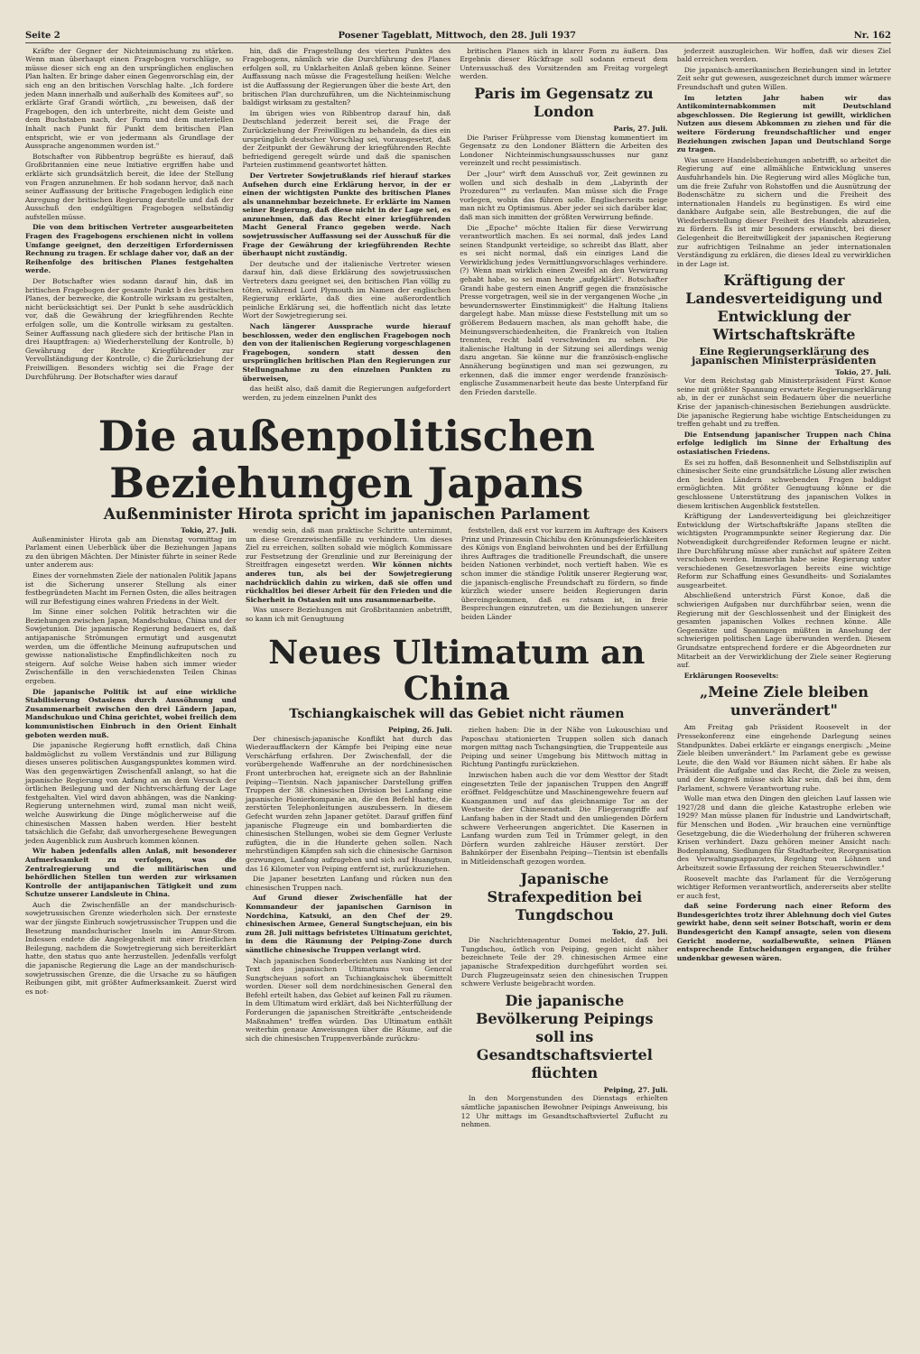Seite 2 Posener Tageblatt, Mittwoch, den 28. Juli 1937 Nr. 162
Kräfte der Gegner der Nichteinmischung zu stärken. Wenn man überhaupt einen Fragebogen vorschlüge, so müsse dieser sich eng an den ursprünglichen englischen Plan halten. Er bringe daher einen Gegenvorschlag ein, der sich eng an den britischen Vorschlag halte. „Ich fordere jeden Mann innerhalb und außerhalb des Komitees auf", so erklärte Graf Grandi wörtlich, „zu beweisen, daß der Fragebogen, den ich unterbreite, nicht dem Geiste und dem Buchstaben nach, der Form und dem materiellen Inhalt nach Punkt für Punkt dem britischen Plan entspricht, wie er von jedermann als Grundlage der Aussprache angenommen worden ist."
Botschafter von Ribbentrop begrüßte es hierauf, daß Großbritannien eine neue Initiative ergriffen habe und erklärte sich grundsätzlich bereit, die Idee der Stellung von Fragen anzunehmen. Er hob sodann hervor, daß nach seiner Auffassung der britische Fragebogen lediglich eine Anregung der britischen Regierung darstelle und daß der Ausschuß den endgültigen Fragebogen selbständig aufstellen müsse.
Die von dem britischen Vertreter ausgearbeiteten Fragen des Fragebogens erschienen nicht in vollem Umfange geeignet, den derzeitigen Erfordernissen Rechnung zu tragen. Er schlage daher vor, daß an der Reihenfolge des britischen Planes festgehalten werde.
Der Botschafter wies sodann darauf hin, daß im britischen Fragebogen der gesamte Punkt b des britischen Planes, der bezwecke, die Kontrolle wirksam zu gestalten, nicht berücksichtigt sei. Der Punkt b sehe ausdrücklich vor, daß die Gewährung der kriegführenden Rechte erfolgen solle, um die Kontrolle wirksam zu gestalten. Seiner Auffassung nach gliedere sich der britische Plan in drei Hauptfragen: a) Wiederherstellung der Kontrolle, b) Gewährung der Rechte Kriegführender zur Vervollständigung der Kontrolle, c) die Zurückziehung der Freiwilligen. Besonders wichtig sei die Frage der Durchführung. Der Botschafter wies darauf
hin, daß die Fragestellung des vierten Punktes des Fragebogens, nämlich wie die Durchführung des Planes erfolgen soll, zu Unklarheiten Anlaß geben könne. Seiner Auffassung nach müsse die Fragestellung heißen: Welche ist die Auffassung der Regierungen über die beste Art, den britischen Plan durchzuführen, um die Nichteinmischung baldigst wirksam zu gestalten?
Im übrigen wies von Ribbentrop darauf hin, daß Deutschland jederzeit bereit sei, die Frage der Zurückziehung der Freiwilligen zu behandeln, da dies ein ursprünglich deutscher Vorschlag sei, vorausgesetzt, daß der Zeitpunkt der Gewährung der kriegführenden Rechte befriedigend geregelt würde und daß die spanischen Parteien zustimmend geantwortet hätten.
Der Vertreter Sowjetrußlands rief hierauf starkes Aufsehen durch eine Erklärung hervor, in der er einen der wichtigsten Punkte des britischen Planes als unannehmbar bezeichnete. Er erklärte im Namen seiner Regierung, daß diese nicht in der Lage sei, es anzunehmen, daß das Recht einer kriegführenden Macht General Franco gegeben werde. Nach sowjetrussischer Auffassung sei der Ausschuß für die Frage der Gewährung der kriegführenden Rechte überhaupt nicht zuständig.
Der deutsche und der italienische Vertreter wiesen darauf hin, daß diese Erklärung des sowjetrussischen Vertreters dazu geeignet sei, den britischen Plan völlig zu töten, während Lord Plymouth im Namen der englischen Regierung erklärte, daß dies eine außerordentlich peinliche Erklärung sei, die hoffentlich nicht das letzte Wort der Sowjetregierung sei.
Nach längerer Aussprache wurde hierauf beschlossen, weder den englischen Fragebogen noch den von der italienischen Regierung vorgeschlagenen Fragebogen, sondern statt dessen den ursprünglichen britischen Plan den Regierungen zur Stellungnahme zu den einzelnen Punkten zu überweisen,
das heißt also, daß damit die Regierungen aufgefordert werden, zu jedem einzelnen Punkt des
britischen Planes sich in klarer Form zu äußern. Das Ergebnis dieser Rückfrage soll sodann erneut dem Unterausschuß des Vorsitzenden am Freitag vorgelegt werden.
Paris im Gegensatz zu London
Paris, 27. Juli.
Die Pariser Frühpresse vom Dienstag kommentiert im Gegensatz zu den Londoner Blättern die Arbeiten des Londoner Nichteinmischungsausschusses nur ganz vereinzelt und recht pessimistisch.
Der „Jour" wirft dem Ausschuß vor, Zeit gewinnen zu wollen und sich deshalb in dem „Labyrinth der Prozeduren"" zu verlaufen. Man müsse sich die Frage vorlegen, wohin das führen solle. Englischerseits neige man nicht zu Optimismus. Aber jeder sei sich darüber klar, daß man sich inmitten der größten Verwirrung befinde.
Die „Epoche" möchte Italien für diese Verwirrung verantwortlich machen. Es sei normal, daß jedes Land seinen Standpunkt verteidige, so schreibt das Blatt, aber es sei nicht normal, daß ein einziges Land die Verwirklichung jedes Vermittlungsvorschlages verhindere. (?) Wenn man wirklich einen Zweifel an den Verwirrung gehabt habe, so sei man heute „aufgeklärt". Botschafter Grandi habe gestern einen Angriff gegen die französische Presse vorgetragen, weil sie in der vergangenen Woche „in bewundernswerter Einstimmigkeit" die Haltung Italiens dargelegt habe. Man müsse diese Feststellung mit um so größerem Bedauern machen, als man gehofft habe, die Meinungsverschiedenheiten, die Frankreich von Italien trennten, recht bald verschwinden zu sehen. Die italienische Haltung in der Sitzung sei allerdings wenig dazu angetan. Sie könne nur die französisch-englische Annäherung begünstigen und man sei gezwungen, zu erkennen, daß die immer enger werdende französisch-englische Zusammenarbeit heute das beste Unterpfand für den Frieden darstelle.
Die außenpolitischen Beziehungen Japans
Außenminister Hirota spricht im japanischen Parlament
Tokio, 27. Juli.
Außenminister Hirota gab am Dienstag vormittag im Parlament einen Ueberblick über die Beziehungen Japans zu den übrigen Mächten. Der Minister führte in seiner Rede unter anderem aus:
Eines der vornehmsten Ziele der nationalen Politik Japans ist die Sicherung unserer Stellung als einer festbegründeten Macht im Fernen Osten, die alles beitragen will zur Befestigung eines wahren Friedens in der Welt.
Im Sinne einer solchen Politik betrachten wir die Beziehungen zwischen Japan, Mandschukuo, China und der Sowjetunion. Die japanische Regierung bedauert es, daß antijapanische Strömungen ermutigt und ausgenutzt werden, um die öffentliche Meinung aufzuputschen und gewisse nationalistische Empfindlichkeiten noch zu steigern. Auf solche Weise haben sich immer wieder Zwischenfälle in den verschiedensten Teilen Chinas ergeben.
Die japanische Politik ist auf eine wirkliche Stabilisierung Ostasiens durch Aussöhnung und Zusammenarbeit zwischen den drei Ländern Japan, Mandschukuo und China gerichtet, wobei freilich dem kommunistischen Einbruch in den Orient Einhalt geboten werden muß.
Die japanische Regierung hofft ernstlich, daß China baldmöglichst zu vollem Verständnis und zur Billigung dieses unseres politischen Ausgangspunktes kommen wird. Was den gegenwärtigen Zwischenfall anlangt, so hat die japanische Regierung von Anfang an an dem Versuch der örtlichen Beilegung und der Nichtverschärfung der Lage festgehalten. Viel wird davon abhängen, was die Nanking-Regierung unternehmen wird, zumal man nicht weiß, welche Auswirkung die Dinge möglicherweise auf die chinesischen Massen haben werden. Hier besteht tatsächlich die Gefahr, daß unvorhergesehene Bewegungen jeden Augenblick zum Ausbruch kommen können.
Wir haben jedenfalls allen Anlaß, mit besonderer Aufmerksamkeit zu verfolgen, was die Zentralregierung und die militärischen und behördlichen Stellen tun werden zur wirksamen Kontrolle der antijapanischen Tätigkeit und zum Schutze unserer Landsleute in China.
Auch die Zwischenfälle an der mandschurisch-sowjetrussischen Grenze wiederholen sich. Der ernsteste war der jüngste Einbruch sowjetrussischer Truppen und die Besetzung mandschurischer Inseln im Amur-Strom. Indessen endete die Angelegenheit mit einer friedlichen Beilegung, nachdem die Sowjetregierung sich bereiterklärt hatte, den status quo ante herzustellen. Jedenfalls verfolgt die japanische Regierung die Lage an der mandschurisch-sowjetrussischen Grenze, die die Ursache zu so häufigen Reibungen gibt, mit größter Aufmerksamkeit. Zuerst wird es not-
wendig sein, daß man praktische Schritte unternimmt, um diese Grenzzwischenfälle zu verhindern. Um dieses Ziel zu erreichen, sollten sobald wie möglich Kommissare zur Festsetzung der Grenzlinie und zur Bereinigung der Streitfragen eingesetzt werden. Wir können nichts anderes tun, als bei der Sowjetregierung nachdrücklich dahin zu wirken, daß sie offen und rückhaltlos bei dieser Arbeit für den Frieden und die Sicherheit in Ostasien mit uns zusammenarbeite.
Was unsere Beziehungen mit Großbritannien anbetrifft, so kann ich mit Genugtuung
feststellen, daß erst vor kurzem im Auftrage des Kaisers Prinz und Prinzessin Chichibu den Krönungsfeierlichkeiten des Königs von England beiwohnten und bei der Erfüllung ihres Auftrages die traditionelle Freundschaft, die unsere beiden Nationen verbindet, noch vertieft haben. Wie es schon immer die ständige Politik unserer Regierung war, die japanisch-englische Freundschaft zu fördern, so finde kürzlich wieder unsere beiden Regierungen darin übereingekommen, daß es ratsam ist, in freie Besprechungen einzutreten, um die Beziehungen unserer beiden Länder
Neues Ultimatum an China
Tschiangkaischek will das Gebiet nicht räumen
Peiping, 26. Juli.
Der chinesisch-japanische Konflikt hat durch das Wiederaufflackern der Kämpfe bei Peiping eine neue Verschärfung erfahren. Der Zwischenfall, der die vorübergehende Waffenruhe an der nordchinesischen Front unterbrochen hat, ereignete sich an der Bahnlinie Peiping—Tientsin. Nach japanischer Darstellung griffen Truppen der 38. chinesischen Division bei Lanfang eine japanische Pionierkompanie an, die den Befehl hatte, die zerstörten Telephonleitungen auszubessern. In diesem Gefecht wurden zehn Japaner getötet. Darauf griffen fünf japanische Flugzeuge ein und bombardierten die chinesischen Stellungen, wobei sie dem Gegner Verluste zufügten, die in die Hunderte gehen sollen. Nach mehrstündigen Kämpfen sah sich die chinesische Garnison gezwungen, Lanfang aufzugeben und sich auf Huangtsun, das 16 Kilometer von Peiping entfernt ist, zurückzuziehen.
Die Japaner besetzten Lanfang und rücken nun den chinesischen Truppen nach.
Auf Grund dieser Zwischenfälle hat der Kommandeur der japanischen Garnison in Nordchina, Katsuki, an den Chef der 29. chinesischen Armee, General Sungtschejuan, ein bis zum 28. Juli mittags befristetes Ultimatum gerichtet, in dem die Räumung der Peiping-Zone durch sämtliche chinesische Truppen verlangt wird.
Nach japanischen Sonderberichten aus Nanking ist der Text des japanischen Ultimatums von General Sungtschejuan sofort an Tschiangkaischek übermittelt worden. Dieser soll dem nordchinesischen General den Befehl erteilt haben, das Gebiet auf keinen Fall zu räumen. In dem Ultimatum wird erklärt, daß bei Nichterfüllung der Forderungen die japanischen Streitkräfte „entscheidende Maßnahmen" treffen würden. Das Ultimatum enthält weiterhin genaue Anweisungen über die Räume, auf die sich die chinesischen Truppenverbände zurückzu-
ziehen haben: Die in der Nähe von Lukouschiau und Paposchau stationierten Truppen sollen sich danach morgen mittag nach Tschangsingtien, die Truppenteile aus Peiping und seiner Umgebung bis Mittwoch mittag in Richtung Pantingfu zurückziehen.
Inzwischen haben auch die vor dem Westtor der Stadt eingesetzten Teile der japanischen Truppen den Angriff eröffnet. Feldgeschütze und Maschinengewehre feuern auf Kuanganmen und auf das gleichnamige Tor an der Westseite der Chinesenstadt. Die Fliegerangriffe auf Lanfang haben in der Stadt und den umliegenden Dörfern schwere Verheerungen angerichtet. Die Kasernen in Lanfang wurden zum Teil in Trümmer gelegt, in den Dörfern wurden zahlreiche Häuser zerstört. Der Bahnkörper der Eisenbahn Peiping—Tientsin ist ebenfalls in Mitleidenschaft gezogen worden.
Japanische Strafexpedition bei Tungdschou
Tokio, 27. Juli.
Die Nachrichtenagentur Domei meldet, daß bei Tungdschou, östlich von Peiping, gegen nicht näher bezeichnete Teile der 29. chinesischen Armee eine japanische Strafexpedition durchgeführt worden sei. Durch Flugzeugeinsatz seien den chinesischen Truppen schwere Verluste beigebracht worden.
Die japanische Bevölkerung Peipings soll ins Gesandtschaftsviertel flüchten
Peiping, 27. Juli.
In den Morgenstunden des Dienstags erhielten sämtliche japanischen Bewohner Peipings Anweisung, bis 12 Uhr mittags im Gesandtschaftsviertel Zuflucht zu nehmen.
jederzeit auszugleichen. Wir hoffen, daß wir dieses Ziel bald erreichen werden.
Die japanisch-amerikanischen Beziehungen sind in letzter Zeit sehr gut gewesen, ausgezeichnet durch immer wärmere Freundschaft und guten Willen.
Im letzten Jahr haben wir das Antikominternabkommen mit Deutschland abgeschlossen. Die Regierung ist gewillt, wirklichen Nutzen aus diesem Abkommen zu ziehen und für die weitere Förderung freundschaftlicher und enger Beziehungen zwischen Japan und Deutschland Sorge zu tragen.
Was unsere Handelsbeziehungen anbetrifft, so arbeitet die Regierung auf eine allmähliche Entwicklung unseres Ausfuhrhandels hin. Die Regierung wird alles Mögliche tun, um die freie Zufuhr von Rohstoffen und die Ausnützung der Bodenschätze zu sichern und die Freiheit des internationalen Handels zu begünstigen. Es wird eine dankbare Aufgabe sein, alle Bestrebungen, die auf die Wiederherstellung dieser Freiheit des Handels abzuzielen, zu fördern. Es ist mir besonders erwünscht, bei dieser Gelegenheit die Bereitwilligkeit der japanischen Regierung zur aufrichtigen Teilnahme an jeder internationalen Verständigung zu erklären, die dieses Ideal zu verwirklichen in der Lage ist.
Kräftigung der Landesverteidigung und Entwicklung der Wirtschaftskräfte
Eine Regierungserklärung des japanischen Ministerpräsidenten
Tokio, 27. Juli.
Vor dem Reichstag gab Ministerpräsident Fürst Konoe seine mit größter Spannung erwartete Regierungserklärung ab, in der er zunächst sein Bedauern über die neuerliche Krise der japanisch-chinesischen Beziehungen ausdrückte. Die japanische Regierung habe wichtige Entscheidungen zu treffen gehabt und zu treffen.
Die Entsendung japanischer Truppen nach China erfolge lediglich im Sinne der Erhaltung des ostasiatischen Friedens.
Es sei zu hoffen, daß Besonnenheit und Selbstdisziplin auf chinesischer Seite eine grundsätzliche Lösung aller zwischen den beiden Ländern schwebenden Fragen baldigst ermöglichten. Mit größter Genugtuung könne er die geschlossene Unterstützung des japanischen Volkes in diesem kritischen Augenblick feststellen.
Kräftigung der Landesverteidigung bei gleichzeitiger Entwicklung der Wirtschaftskräfte Japans stellten die wichtigsten Programmpunkte seiner Regierung dar. Die Notwendigkeit durchgreifender Reformen leugne er nicht. Ihre Durchführung müsse aber zunächst auf spätere Zeiten verschoben werden. Immerhin habe seine Regierung unter verschiedenen Gesetzesvorlagen bereits eine wichtige Reform zur Schaffung eines Gesundheits- und Sozialamtes ausgearbeitet.
Abschließend unterstrich Fürst Konoe, daß die schwierigen Aufgaben nur durchführbar seien, wenn die Regierung mit der Geschlossenheit und der Einigkeit des gesamten japanischen Volkes rechnen könne. Alle Gegensätze und Spannungen müßten in Ansehung der schwierigen politischen Lage überwunden werden. Diesem Grundsatze entsprechend fordere er die Abgeordneten zur Mitarbeit an der Verwirklichung der Ziele seiner Regierung auf.
Erklärungen Roosevelts:
„Meine Ziele bleiben unverändert"
Am Freitag gab Präsident Roosevelt in der Pressekonferenz eine eingehende Darlegung seines Standpunktes. Dabei erklärte er eingangs energisch: „Meine Ziele bleiben unverändert." Im Parlament gebe es gewisse Leute, die den Wald vor Bäumen nicht sähen. Er habe als Präsident die Aufgabe und das Recht, die Ziele zu weisen, und der Kongreß müsse sich klar sein, daß bei ihm, dem Parlament, schwere Verantwortung ruhe.
Wolle man etwa den Dingen den gleichen Lauf lassen wie 1927/28 und dann die gleiche Katastrophe erleben wie 1929? Man müsse planen für Industrie und Landwirtschaft, für Menschen und Boden. „Wir brauchen eine vernünftige Gesetzgebung, die die Wiederholung der früheren schweren Krisen verhindert. Dazu gehören meiner Ansicht nach: Bodenplanung, Siedlungen für Stadtarbeiter, Reorganisation des Verwaltungsapparates, Regelung von Löhnen und Arbeitszeit sowie Erfassung der reichen Steuerschwindler."
Roosevelt machte das Parlament für die Verzögerung wichtiger Reformen verantwortlich, andererseits aber stellte er auch fest,
daß seine Forderung nach einer Reform des Bundesgerichtes trotz ihrer Ablehnung doch viel Gutes gewirkt habe, denn seit seiner Botschaft, worin er dem Bundesgericht den Kampf ansagte, seien von diesem Gericht moderne, sozialbewußte, seinen Plänen entsprechende Entscheidungen ergangen, die früher undenkbar gewesen wären.